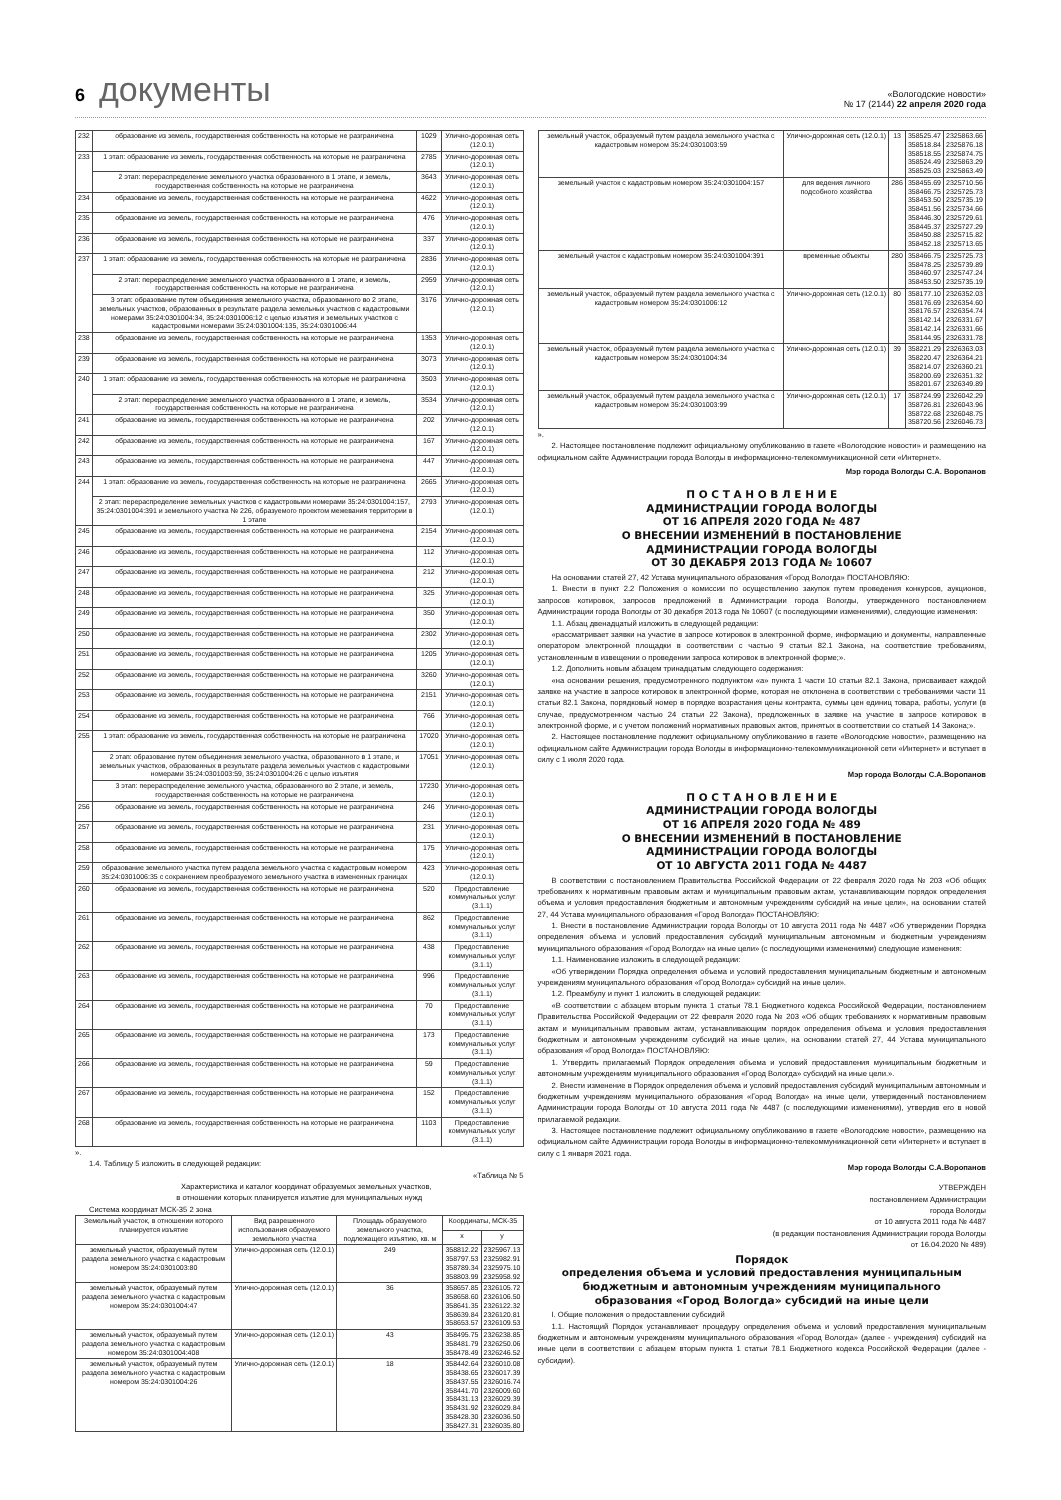6 документы
«Вологодские новости»
№ 17 (2144) 22 апреля 2020 года
| 232 | образование из земель, государственная собственность на которые не разграничена | 1029 | Улично-дорожная сеть (12.0.1) |
| 233 | 1 этап: образование из земель, государственная собственность на которые не разграничена | 2785 | Улично-дорожная сеть (12.0.1) |
| | 2 этап: перераспределение земельного участка образованного в 1 этапе, и земель, государственная собственность на которые не разграничена | 3643 | Улично-дорожная сеть (12.0.1) |
| 234 | образование из земель, государственная собственность на которые не разграничена | 4622 | Улично-дорожная сеть (12.0.1) |
| 235 | образование из земель, государственная собственность на которые не разграничена | 476 | Улично-дорожная сеть (12.0.1) |
| 236 | образование из земель, государственная собственность на которые не разграничена | 337 | Улично-дорожная сеть (12.0.1) |
| 237 | 1 этап: образование из земель, государственная собственность на которые не разграничена | 2836 | Улично-дорожная сеть (12.0.1) |
| | 2 этап: перераспределение земельного участка образованного в 1 этапе, и земель, государственная собственность на которые не разграничена | 2959 | Улично-дорожная сеть (12.0.1) |
| | 3 этап: образование путем объединения земельного участка, образованного во 2 этапе, земельных участков, образованных в результате раздела земельных участков с кадастровыми номерами 35:24:0301004:34, 35:24:0301006:12 с целью изъятия и земельных участков с кадастровыми номерами 35:24:0301004:135, 35:24:0301006:44 | 3176 | Улично-дорожная сеть (12.0.1) |
| 238 | образование из земель, государственная собственность на которые не разграничена | 1353 | Улично-дорожная сеть (12.0.1) |
| 239 | образование из земель, государственная собственность на которые не разграничена | 3073 | Улично-дорожная сеть (12.0.1) |
| 240 | 1 этап: образование из земель, государственная собственность на которые не разграничена | 3503 | Улично-дорожная сеть (12.0.1) |
| | 2 этап: перераспределение земельного участка образованного в 1 этапе, и земель, государственная собственность на которые не разграничена | 3534 | Улично-дорожная сеть (12.0.1) |
| 241 | образование из земель, государственная собственность на которые не разграничена | 202 | Улично-дорожная сеть (12.0.1) |
| 242 | образование из земель, государственная собственность на которые не разграничена | 167 | Улично-дорожная сеть (12.0.1) |
| 243 | образование из земель, государственная собственность на которые не разграничена | 447 | Улично-дорожная сеть (12.0.1) |
| 244 | 1 этап: образование из земель, государственная собственность на которые не разграничена | 2665 | Улично-дорожная сеть (12.0.1) |
| | 2 этап: перераспределение земельных участков с кадастровыми номерами 35:24:0301004:157, 35:24:0301004:391 и земельного участка № 226, образуемого проектом межевания территории в 1 этапе | 2793 | Улично-дорожная сеть (12.0.1) |
| 245 | образование из земель, государственная собственность на которые не разграничена | 2154 | Улично-дорожная сеть (12.0.1) |
| 246 | образование из земель, государственная собственность на которые не разграничена | 112 | Улично-дорожная сеть (12.0.1) |
| 247 | образование из земель, государственная собственность на которые не разграничена | 212 | Улично-дорожная сеть (12.0.1) |
| 248 | образование из земель, государственная собственность на которые не разграничена | 325 | Улично-дорожная сеть (12.0.1) |
| 249 | образование из земель, государственная собственность на которые не разграничена | 350 | Улично-дорожная сеть (12.0.1) |
| 250 | образование из земель, государственная собственность на которые не разграничена | 2302 | Улично-дорожная сеть (12.0.1) |
| 251 | образование из земель, государственная собственность на которые не разграничена | 1205 | Улично-дорожная сеть (12.0.1) |
| 252 | образование из земель, государственная собственность на которые не разграничена | 3260 | Улично-дорожная сеть (12.0.1) |
| 253 | образование из земель, государственная собственность на которые не разграничена | 2151 | Улично-дорожная сеть (12.0.1) |
| 254 | образование из земель, государственная собственность на которые не разграничена | 766 | Улично-дорожная сеть (12.0.1) |
| 255 | 1 этап: образование из земель, государственная собственность на которые не разграничена | 17020 | Улично-дорожная сеть (12.0.1) |
| | 2 этап: образование путем объединения земельного участка, образованного в 1 этапе, и земельных участков, образованных в результате раздела земельных участков с кадастровыми номерами 35:24:0301003:59, 35:24:0301004:26 с целью изъятия | 17051 | Улично-дорожная сеть (12.0.1) |
| | 3 этап: перераспределение земельного участка, образованного во 2 этапе, и земель, государственная собственность на которые не разграничена | 17230 | Улично-дорожная сеть (12.0.1) |
| 256 | образование из земель, государственная собственность на которые не разграничена | 246 | Улично-дорожная сеть (12.0.1) |
| 257 | образование из земель, государственная собственность на которые не разграничена | 231 | Улично-дорожная сеть (12.0.1) |
| 258 | образование из земель, государственная собственность на которые не разграничена | 175 | Улично-дорожная сеть (12.0.1) |
| 259 | образование земельного участка путем раздела земельного участка с кадастровым номером 35:24:0301006:35 с сохранением преобразуемого земельного участка в измененных границах | 423 | Улично-дорожная сеть (12.0.1) |
| 260 | образование из земель, государственная собственность на которые не разграничена | 520 | Предоставление коммунальных услуг (3.1.1) |
| 261 | образование из земель, государственная собственность на которые не разграничена | 862 | Предоставление коммунальных услуг (3.1.1) |
| 262 | образование из земель, государственная собственность на которые не разграничена | 438 | Предоставление коммунальных услуг (3.1.1) |
| 263 | образование из земель, государственная собственность на которые не разграничена | 996 | Предоставление коммунальных услуг (3.1.1) |
| 264 | образование из земель, государственная собственность на которые не разграничена | 70 | Предоставление коммунальных услуг (3.1.1) |
| 265 | образование из земель, государственная собственность на которые не разграничена | 173 | Предоставление коммунальных услуг (3.1.1) |
| 266 | образование из земель, государственная собственность на которые не разграничена | 59 | Предоставление коммунальных услуг (3.1.1) |
| 267 | образование из земель, государственная собственность на которые не разграничена | 152 | Предоставление коммунальных услуг (3.1.1) |
| 268 | образование из земель, государственная собственность на которые не разграничена | 1103 | Предоставление коммунальных услуг (3.1.1) |
».
1.4. Таблицу 5 изложить в следующей редакции:
«Таблица № 5
Характеристика и каталог координат образуемых земельных участков,
в отношении которых планируется изъятие для муниципальных нужд
Система координат МСК-35 2 зона
| Земельный участок, в отношении которого планируется изъятие | Вид разрешенного использования образуемого земельного участка | Площадь образуемого земельного участка, подлежащего изъятию, кв. м | Координаты, МСК-35 | |
| --- | --- | --- | --- | --- |
| | | | x | y |
| земельный участок, образуемый путем раздела земельного участка с кадастровым номером 35:24:0301003:80 | Улично-дорожная сеть (12.0.1) | 249 | 358812.22 358797.53 358789.34 358803.99 | 2325967.13 2325982.91 2325975.10 2325958.92 |
| земельный участок, образуемый путем раздела земельного участка с кадастровым номером 35:24:0301004:47 | Улично-дорожная сеть (12.0.1) | 36 | 358657.85 358658.60 358641.35 358639.84 358653.57 | 2326105.72 2326106.50 2326122.32 2326120.81 2326109.53 |
| земельный участок, образуемый путем раздела земельного участка с кадастровым номером 35:24:0301004:408 | Улично-дорожная сеть (12.0.1) | 43 | 358495.75 358481.79 358478.49 | 2326238.85 2326250.06 2326246.52 |
| земельный участок, образуемый путем раздела земельного участка с кадастровым номером 35:24:0301004:26 | Улично-дорожная сеть (12.0.1) | 18 | 358442.64 358438.65 358437.55 358441.70 358431.13 358431.92 358428.30 358427.31 | 2326010.08 2326017.39 2326016.74 2326009.60 2326029.39 2326029.84 2326036.50 2326035.80 |
| земельный участок, образуемый путем раздела земельного участка с кадастровым номером 35:24:0301003:59 | Улично-дорожная сеть (12.0.1) | 13 | 358525.47 358518.84 358518.55 358524.49 358525.03 | 2325863.66 2325876.18 2325874.75 2325863.29 2325863.49 |
| земельный участок с кадастровым номером 35:24:0301004:157 | для ведения личного подсобного хозяйства | 286 | 358455.69 358466.75 358453.50 358451.56 358446.30 358445.37 358450.88 358452.18 | 2325710.56 2325725.73 2325735.19 2325734.66 2325729.61 2325727.29 2325715.82 2325713.65 |
| земельный участок с кадастровым номером 35:24:0301004:391 | временные объекты | 280 | 358466.75 358478.25 358460.97 358453.50 | 2325725.73 2325739.89 2325747.24 2325735.19 |
| земельный участок, образуемый путем раздела земельного участка с кадастровым номером 35:24:0301006:12 | Улично-дорожная сеть (12.0.1) | 80 | 358177.10 358176.69 358176.57 358142.14 358142.14 358144.95 | 2326352.03 2326354.60 2326354.74 2326331.67 2326331.66 2326331.78 |
| земельный участок, образуемый путем раздела земельного участка с кадастровым номером 35:24:0301004:34 | Улично-дорожная сеть (12.0.1) | 39 | 358221.29 358220.47 358214.07 358200.69 358201.67 | 2326363.03 2326364.21 2326360.21 2326351.32 2326349.89 |
| земельный участок, образуемый путем раздела земельного участка с кадастровым номером 35:24:0301003:99 | Улично-дорожная сеть (12.0.1) | 17 | 358724.99 358726.81 358722.68 358720.56 | 2326042.29 2326043.96 2326048.75 2326046.73 |
».
2. Настоящее постановление подлежит официальному опубликованию в газете «Вологодские новости» и размещению на официальном сайте Администрации города Вологды в информационно-телекоммуникационной сети «Интернет».
Мэр города Вологды С.А. Воропанов
П О С Т А Н О В Л Е Н И Е
АДМИНИСТРАЦИИ ГОРОДА ВОЛОГДЫ
ОТ 16 АПРЕЛЯ 2020 ГОДА № 487
О ВНЕСЕНИИ ИЗМЕНЕНИЙ В ПОСТАНОВЛЕНИЕ
АДМИНИСТРАЦИИ ГОРОДА ВОЛОГДЫ
ОТ 30 ДЕКАБРЯ 2013 ГОДА № 10607
На основании статей 27, 42 Устава муниципального образования «Город Вологда» ПОСТАНОВЛЯЮ:
1. Внести в пункт 2.2 Положения о комиссии по осуществлению закупок путем проведения конкурсов, аукционов, запросов котировок, запросов предложений в Администрации города Вологды, утвержденного постановлением Администрации города Вологды от 30 декабря 2013 года № 10607 (с последующими изменениями), следующие изменения:
1.1. Абзац двенадцатый изложить в следующей редакции:
«рассматривает заявки на участие в запросе котировок в электронной форме, информацию и документы, направленные оператором электронной площадки в соответствии с частью 9 статьи 82.1 Закона, на соответствие требованиям, установленным в извещении о проведении запроса котировок в электронной форме;».
1.2. Дополнить новым абзацем тринадцатым следующего содержания:
«на основании решения, предусмотренного подпунктом «а» пункта 1 части 10 статьи 82.1 Закона, присваивает каждой заявке на участие в запросе котировок в электронной форме, которая не отклонена в соответствии с требованиями части 11 статьи 82.1 Закона, порядковый номер в порядке возрастания цены контракта, суммы цен единиц товара, работы, услуги (в случае, предусмотренном частью 24 статьи 22 Закона), предложенных в заявке на участие в запросе котировок в электронной форме, и с учетом положений нормативных правовых актов, принятых в соответствии со статьей 14 Закона;».
2. Настоящее постановление подлежит официальному опубликованию в газете «Вологодские новости», размещению на официальном сайте Администрации города Вологды в информационно-телекоммуникационной сети «Интернет» и вступает в силу с 1 июля 2020 года.
Мэр города Вологды С.А.Воропанов
П О С Т А Н О В Л Е Н И Е
АДМИНИСТРАЦИИ ГОРОДА ВОЛОГДЫ
ОТ 16 АПРЕЛЯ 2020 ГОДА № 489
О ВНЕСЕНИИ ИЗМЕНЕНИЙ В ПОСТАНОВЛЕНИЕ
АДМИНИСТРАЦИИ ГОРОДА ВОЛОГДЫ
ОТ 10 АВГУСТА 2011 ГОДА № 4487
В соответствии с постановлением Правительства Российской Федерации от 22 февраля 2020 года № 203 «Об общих требованиях к нормативным правовым актам и муниципальным правовым актам, устанавливающим порядок определения объема и условия предоставления бюджетным и автономным учреждениям субсидий на иные цели», на основании статей 27, 44 Устава муниципального образования «Город Вологда» ПОСТАНОВЛЯЮ:
1. Внести в постановление Администрации города Вологды от 10 августа 2011 года № 4487 «Об утверждении Порядка определения объема и условий предоставления субсидий муниципальным автономным и бюджетным учреждениям муниципального образования «Город Вологда» на иные цели» (с последующими изменениями) следующие изменения:
1.1. Наименование изложить в следующей редакции:
«Об утверждении Порядка определения объема и условий предоставления муниципальным бюджетным и автономным учреждениям муниципального образования «Город Вологда» субсидий на иные цели».
1.2. Преамбулу и пункт 1 изложить в следующей редакции:
«В соответствии с абзацем вторым пункта 1 статьи 78.1 Бюджетного кодекса Российской Федерации, постановлением Правительства Российской Федерации от 22 февраля 2020 года № 203 «Об общих требованиях к нормативным правовым актам и муниципальным правовым актам, устанавливающим порядок определения объема и условия предоставления бюджетным и автономным учреждениям субсидий на иные цели», на основании статей 27, 44 Устава муниципального образования «Город Вологда» ПОСТАНОВЛЯЮ:
1. Утвердить прилагаемый Порядок определения объема и условий предоставления муниципальным бюджетным и автономным учреждениям муниципального образования «Город Вологда» субсидий на иные цели.».
2. Внести изменение в Порядок определения объема и условий предоставления субсидий муниципальным автономным и бюджетным учреждениям муниципального образования «Город Вологда» на иные цели, утвержденный постановлением Администрации города Вологды от 10 августа 2011 года № 4487 (с последующими изменениями), утвердив его в новой прилагаемой редакции.
3. Настоящее постановление подлежит официальному опубликованию в газете «Вологодские новости», размещению на официальном сайте Администрации города Вологды в информационно-телекоммуникационной сети «Интернет» и вступает в силу с 1 января 2021 года.
Мэр города Вологды С.А.Воропанов
УТВЕРЖДЕН
постановлением Администрации
города Вологды
от 10 августа 2011 года № 4487
(в редакции постановления Администрации города Вологды
от 16.04.2020 № 489)
Порядок
определения объема и условий предоставления муниципальным
бюджетным и автономным учреждениям муниципального
образования «Город Вологда» субсидий на иные цели
I. Общие положения о предоставлении субсидий
1.1. Настоящий Порядок устанавливает процедуру определения объема и условий предоставления муниципальным бюджетным и автономным учреждениям муниципального образования «Город Вологда» (далее - учреждения) субсидий на иные цели в соответствии с абзацем вторым пункта 1 статьи 78.1 Бюджетного кодекса Российской Федерации (далее - субсидии).